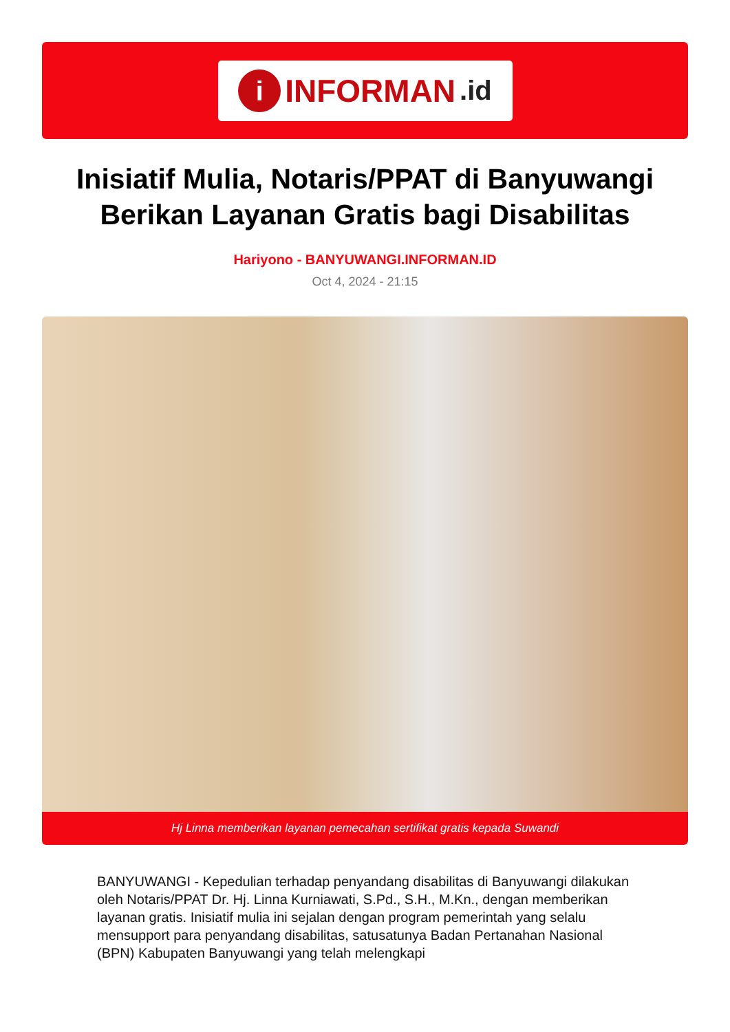i INFORMAN.id
Inisiatif Mulia, Notaris/PPAT di Banyuwangi Berikan Layanan Gratis bagi Disabilitas
Hariyono - BANYUWANGI.INFORMAN.ID
Oct 4, 2024 - 21:15
Hj Linna memberikan layanan pemecahan sertifikat gratis kepada Suwandi
BANYUWANGI - Kepedulian terhadap penyandang disabilitas di Banyuwangi dilakukan oleh Notaris/PPAT Dr. Hj. Linna Kurniawati, S.Pd., S.H., M.Kn., dengan memberikan layanan gratis. Inisiatif mulia ini sejalan dengan program pemerintah yang selalu mensupport para penyandang disabilitas, satusatunya Badan Pertanahan Nasional (BPN) Kabupaten Banyuwangi yang telah melengkapi